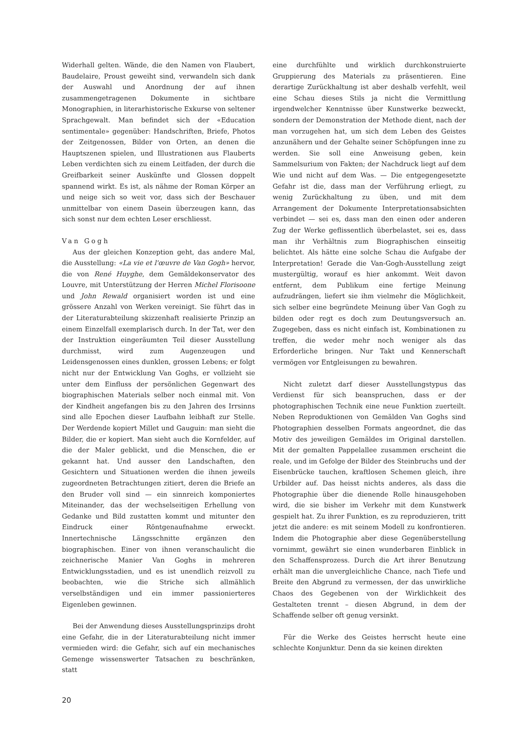Widerhall gelten. Wände, die den Namen von Flaubert, Baudelaire, Proust geweiht sind, verwandeln sich dank der Auswahl und Anordnung der auf ihnen zusammengetragenen Dokumente in sichtbare Monographien, in literarhistorische Exkurse von seltener Sprachgewalt. Man befindet sich der «Education sentimentale» gegenüber: Handschriften, Briefe, Photos der Zeitgenossen, Bilder von Orten, an denen die Hauptszenen spielen, und Illustrationen aus Flauberts Leben verdichten sich zu einem Leitfaden, der durch die Greifbarkeit seiner Auskünfte und Glossen doppelt spannend wirkt. Es ist, als nähme der Roman Körper an und neige sich so weit vor, dass sich der Beschauer unmittelbar von einem Dasein überzeugen kann, das sich sonst nur dem echten Leser erschliesst.
Van Gogh
Aus der gleichen Konzeption geht, das andere Mal, die Ausstellung: «La vie et l'œuvre de Van Gogh» hervor, die von René Huyghe, dem Gemäldekonservator des Louvre, mit Unterstützung der Herren Michel Florisoone und John Rewald organisiert worden ist und eine grössere Anzahl von Werken vereinigt. Sie führt das in der Literaturabteilung skizzenhaft realisierte Prinzip an einem Einzelfall exemplarisch durch. In der Tat, wer den der Instruktion eingeräumten Teil dieser Ausstellung durchmisst, wird zum Augenzeugen und Leidensgenossen eines dunklen, grossen Lebens; er folgt nicht nur der Entwicklung Van Goghs, er vollzieht sie unter dem Einfluss der persönlichen Gegenwart des biographischen Materials selber noch einmal mit. Von der Kindheit angefangen bis zu den Jahren des Irrsinns sind alle Epochen dieser Laufbahn leibhaft zur Stelle. Der Werdende kopiert Millet und Gauguin: man sieht die Bilder, die er kopiert. Man sieht auch die Kornfelder, auf die der Maler geblickt, und die Menschen, die er gekannt hat. Und ausser den Landschaften, den Gesichtern und Situationen werden die ihnen jeweils zugeordneten Betrachtungen zitiert, deren die Briefe an den Bruder voll sind — ein sinnreich komponiertes Miteinander, das der wechselseitigen Erhellung von Gedanke und Bild zustatten kommt und mitunter den Eindruck einer Röntgenaufnahme erweckt. Innertechnische Längsschnitte ergänzen den biographischen. Einer von ihnen veranschaulicht die zeichnerische Manier Van Goghs in mehreren Entwicklungsstadien, und es ist unendlich reizvoll zu beobachten, wie die Striche sich allmählich verselbständigen und ein immer passionierteres Eigenleben gewinnen.
Bei der Anwendung dieses Ausstellungsprinzips droht eine Gefahr, die in der Literaturabteilung nicht immer vermieden wird: die Gefahr, sich auf ein mechanisches Gemenge wissenswerter Tatsachen zu beschränken, statt
eine durchfühlte und wirklich durchkonstruierte Gruppierung des Materials zu präsentieren. Eine derartige Zurückhaltung ist aber deshalb verfehlt, weil eine Schau dieses Stils ja nicht die Vermittlung irgendwelcher Kenntnisse über Kunstwerke bezweckt, sondern der Demonstration der Methode dient, nach der man vorzugehen hat, um sich dem Leben des Geistes anzunähern und der Gehalte seiner Schöpfungen inne zu werden. Sie soll eine Anweisung geben, kein Sammelsurium von Fakten; der Nachdruck liegt auf dem Wie und nicht auf dem Was. — Die entgegengesetzte Gefahr ist die, dass man der Verführung erliegt, zu wenig Zurückhaltung zu üben, und mit dem Arrangement der Dokumente Interpretationsabsichten verbindet — sei es, dass man den einen oder anderen Zug der Werke geflissentlich überbelastet, sei es, dass man ihr Verhältnis zum Biographischen einseitig belichtet. Als hätte eine solche Schau die Aufgabe der Interpretation! Gerade die Van-Gogh-Ausstellung zeigt mustergültig, worauf es hier ankommt. Weit davon entfernt, dem Publikum eine fertige Meinung aufzudrängen, liefert sie ihm vielmehr die Möglichkeit, sich selber eine begründete Meinung über Van Gogh zu bilden oder regt es doch zum Deutungsversuch an. Zugegeben, dass es nicht einfach ist, Kombinationen zu treffen, die weder mehr noch weniger als das Erforderliche bringen. Nur Takt und Kennerschaft vermögen vor Entgleisungen zu bewahren.
Nicht zuletzt darf dieser Ausstellungstypus das Verdienst für sich beanspruchen, dass er der photographischen Technik eine neue Funktion zuerteilt. Neben Reproduktionen von Gemälden Van Goghs sind Photographien desselben Formats angeordnet, die das Motiv des jeweiligen Gemäldes im Original darstellen. Mit der gemalten Pappelallee zusammen erscheint die reale, und im Gefolge der Bilder des Steinbruchs und der Eisenbrücke tauchen, kraftlosen Schemen gleich, ihre Urbilder auf. Das heisst nichts anderes, als dass die Photographie über die dienende Rolle hinausgehoben wird, die sie bisher im Verkehr mit dem Kunstwerk gespielt hat. Zu ihrer Funktion, es zu reproduzieren, tritt jetzt die andere: es mit seinem Modell zu konfrontieren. Indem die Photographie aber diese Gegenüberstellung vornimmt, gewährt sie einen wunderbaren Einblick in den Schaffensprozess. Durch die Art ihrer Benutzung erhält man die unvergleichliche Chance, nach Tiefe und Breite den Abgrund zu vermessen, der das unwirkliche Chaos des Gegebenen von der Wirklichkeit des Gestalteten trennt – diesen Abgrund, in dem der Schaffende selber oft genug versinkt.
Für die Werke des Geistes herrscht heute eine schlechte Konjunktur. Denn da sie keinen direkten
20